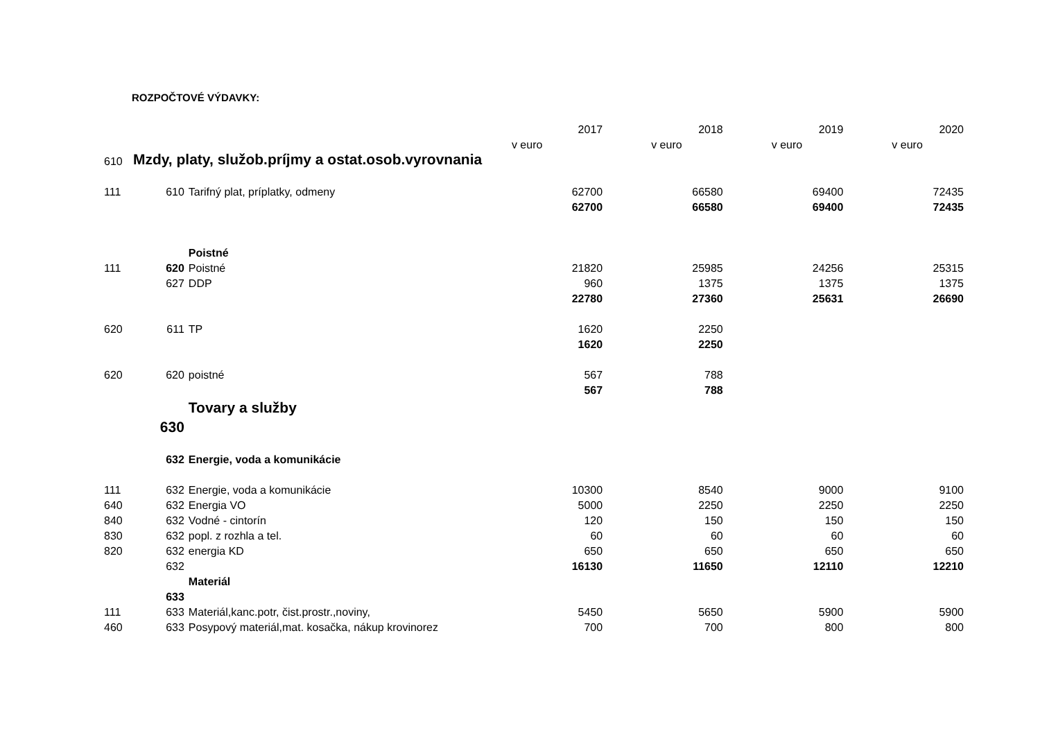ROZPOČTOVÉ VÝDAVKY:
| | | | 2017 | 2018 | 2019 | 2020 |
| | | | v euro | v euro | v euro | v euro |
| 610 | Mzdy, platy, služob.príjmy a ostat.osob.vyrovnania | | | | | |
| 111 | 610 | Tarifný plat, príplatky, odmeny | 62700 | 66580 | 69400 | 72435 |
| | | | 62700 | 66580 | 69400 | 72435 |
| | | Poistné | | | | |
| 111 | 620 | Poistné | 21820 | 25985 | 24256 | 25315 |
| | 627 | DDP | 960 | 1375 | 1375 | 1375 |
| | | | 22780 | 27360 | 25631 | 26690 |
| 620 | 611 | TP | 1620 | 2250 | | |
| | | | 1620 | 2250 | | |
| 620 | 620 | poistné | 567 | 788 | | |
| | | | 567 | 788 | | |
| | | Tovary a služby | | | | |
| | 630 | | | | | |
| | 632 | Energie, voda a komunikácie | | | | |
| 111 | 632 | Energie, voda a komunikácie | 10300 | 8540 | 9000 | 9100 |
| 640 | 632 | Energia VO | 5000 | 2250 | 2250 | 2250 |
| 840 | 632 | Vodné - cintorín | 120 | 150 | 150 | 150 |
| 830 | 632 | popl. z rozhla a tel. | 60 | 60 | 60 | 60 |
| 820 | 632 | energia KD | 650 | 650 | 650 | 650 |
| | 632 | | 16130 | 11650 | 12110 | 12210 |
| | | Materiál | | | | |
| | 633 | | | | | |
| 111 | 633 | Materiál,kanc.potr, čist.prostr.,noviny, | 5450 | 5650 | 5900 | 5900 |
| 460 | 633 | Posypový materiál,mat. kosačka, nákup krovinorez | 700 | 700 | 800 | 800 |